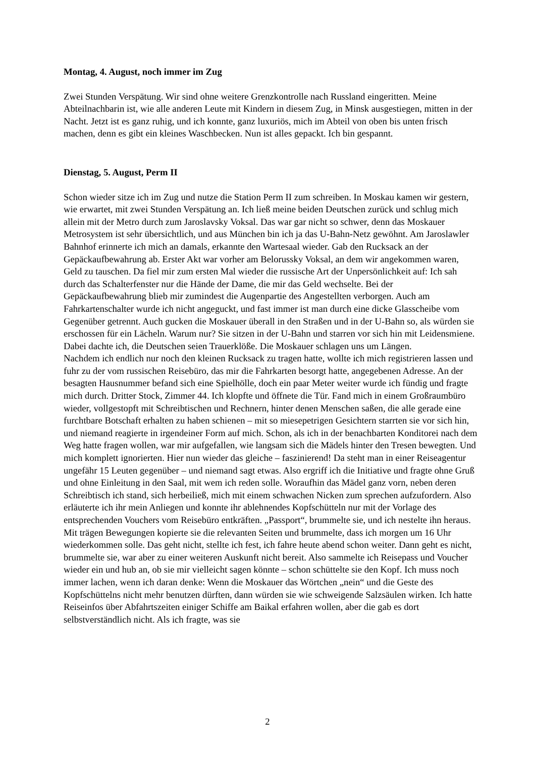Montag, 4. August, noch immer im Zug
Zwei Stunden Verspätung. Wir sind ohne weitere Grenzkontrolle nach Russland eingeritten. Meine Abteilnachbarin ist, wie alle anderen Leute mit Kindern in diesem Zug, in Minsk ausgestiegen, mitten in der Nacht. Jetzt ist es ganz ruhig, und ich konnte, ganz luxuriös, mich im Abteil von oben bis unten frisch machen, denn es gibt ein kleines Waschbecken. Nun ist alles gepackt. Ich bin gespannt.
Dienstag, 5. August, Perm II
Schon wieder sitze ich im Zug und nutze die Station Perm II zum schreiben. In Moskau kamen wir gestern, wie erwartet, mit zwei Stunden Verspätung an. Ich ließ meine beiden Deutschen zurück und schlug mich allein mit der Metro durch zum Jaroslavsky Voksal. Das war gar nicht so schwer, denn das Moskauer Metrosystem ist sehr übersichtlich, und aus München bin ich ja das U-Bahn-Netz gewöhnt. Am Jaroslawler Bahnhof erinnerte ich mich an damals, erkannte den Wartesaal wieder. Gab den Rucksack an der Gepäckaufbewahrung ab. Erster Akt war vorher am Belorussky Voksal, an dem wir angekommen waren, Geld zu tauschen. Da fiel mir zum ersten Mal wieder die russische Art der Unpersönlichkeit auf: Ich sah durch das Schalterfenster nur die Hände der Dame, die mir das Geld wechselte. Bei der Gepäckaufbewahrung blieb mir zumindest die Augenpartie des Angestellten verborgen. Auch am Fahrkartenschalter wurde ich nicht angeguckt, und fast immer ist man durch eine dicke Glasscheibe vom Gegenüber getrennt. Auch gucken die Moskauer überall in den Straßen und in der U-Bahn so, als würden sie erschossen für ein Lächeln. Warum nur? Sie sitzen in der U-Bahn und starren vor sich hin mit Leidensmiene. Dabei dachte ich, die Deutschen seien Trauerklöße. Die Moskauer schlagen uns um Längen.
Nachdem ich endlich nur noch den kleinen Rucksack zu tragen hatte, wollte ich mich registrieren lassen und fuhr zu der vom russischen Reisebüro, das mir die Fahrkarten besorgt hatte, angegebenen Adresse. An der besagten Hausnummer befand sich eine Spielhölle, doch ein paar Meter weiter wurde ich fündig und fragte mich durch. Dritter Stock, Zimmer 44. Ich klopfte und öffnete die Tür. Fand mich in einem Großraumbüro wieder, vollgestopft mit Schreibtischen und Rechnern, hinter denen Menschen saßen, die alle gerade eine furchtbare Botschaft erhalten zu haben schienen – mit so miesepetrigen Gesichtern starrten sie vor sich hin, und niemand reagierte in irgendeiner Form auf mich. Schon, als ich in der benachbarten Konditorei nach dem Weg hatte fragen wollen, war mir aufgefallen, wie langsam sich die Mädels hinter den Tresen bewegten. Und mich komplett ignorierten. Hier nun wieder das gleiche – faszinierend! Da steht man in einer Reiseagentur ungefähr 15 Leuten gegenüber – und niemand sagt etwas. Also ergriff ich die Initiative und fragte ohne Gruß und ohne Einleitung in den Saal, mit wem ich reden solle. Woraufhin das Mädel ganz vorn, neben deren Schreibtisch ich stand, sich herbeiließ, mich mit einem schwachen Nicken zum sprechen aufzufordern. Also erläuterte ich ihr mein Anliegen und konnte ihr ablehnendes Kopfschütteln nur mit der Vorlage des entsprechenden Vouchers vom Reisebüro entkräften. „Passport“, brummelte sie, und ich nestelte ihn heraus. Mit trägen Bewegungen kopierte sie die relevanten Seiten und brummelte, dass ich morgen um 16 Uhr wiederkommen solle. Das geht nicht, stellte ich fest, ich fahre heute abend schon weiter. Dann geht es nicht, brummelte sie, war aber zu einer weiteren Auskunft nicht bereit. Also sammelte ich Reisepass und Voucher wieder ein und hub an, ob sie mir vielleicht sagen könnte – schon schüttelte sie den Kopf. Ich muss noch immer lachen, wenn ich daran denke: Wenn die Moskauer das Wörtchen „nein“ und die Geste des Kopfschüttelns nicht mehr benutzen dürften, dann würden sie wie schweigende Salzsäulen wirken. Ich hatte Reiseinfos über Abfahrtszeiten einiger Schiffe am Baikal erfahren wollen, aber die gab es dort selbstverständlich nicht. Als ich fragte, was sie
2